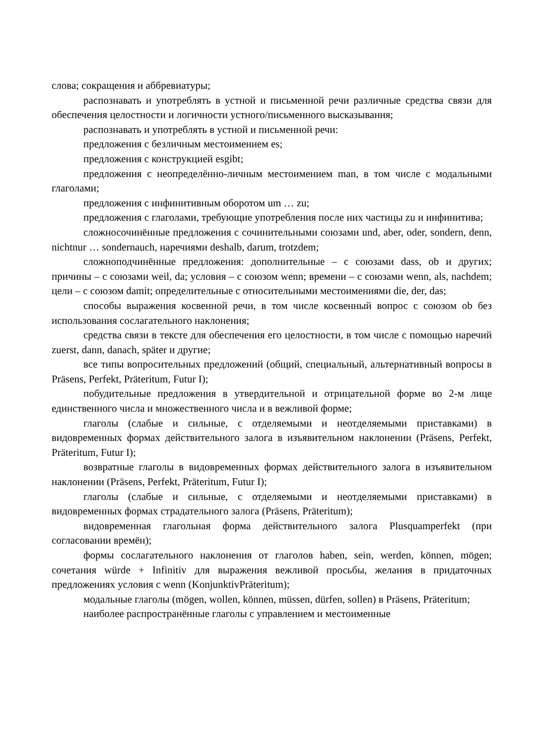слова; сокращения и аббревиатуры;
распознавать и употреблять в устной и письменной речи различные средства связи для обеспечения целостности и логичности устного/письменного высказывания;
распознавать и употреблять в устной и письменной речи:
предложения с безличным местоимением es;
предложения с конструкцией esgibt;
предложения с неопределённо-личным местоимением man, в том числе с модальными глаголами;
предложения с инфинитивным оборотом um … zu;
предложения с глаголами, требующие употребления после них частицы zu и инфинитива;
сложносочинённые предложения с сочинительными союзами und, aber, oder, sondern, denn, nichtnur … sondernauch, наречиями deshalb, darum, trotzdem;
сложноподчинённые предложения: дополнительные – с союзами dass, ob и других; причины – с союзами weil, da; условия – с союзом wenn; времени – с союзами wenn, als, nachdem; цели – с союзом damit; определительные с относительными местоимениями die, der, das;
способы выражения косвенной речи, в том числе косвенный вопрос с союзом ob без использования сослагательного наклонения;
средства связи в тексте для обеспечения его целостности, в том числе с помощью наречий zuerst, dann, danach, später и другие;
все типы вопросительных предложений (общий, специальный, альтернативный вопросы в Präsens, Perfekt, Präteritum, Futur I);
побудительные предложения в утвердительной и отрицательной форме во 2-м лице единственного числа и множественного числа и в вежливой форме;
глаголы (слабые и сильные, с отделяемыми и неотделяемыми приставками) в видовременных формах действительного залога в изъявительном наклонении (Präsens, Perfekt, Präteritum, Futur I);
возвратные глаголы в видовременных формах действительного залога в изъявительном наклонении (Präsens, Perfekt, Präteritum, Futur I);
глаголы (слабые и сильные, с отделяемыми и неотделяемыми приставками) в видовременных формах страдательного залога (Präsens, Präteritum);
видовременная глагольная форма действительного залога Plusquamperfekt (при согласовании времён);
формы сослагательного наклонения от глаголов haben, sein, werden, können, mögen; сочетания würde + Infinitiv для выражения вежливой просьбы, желания в придаточных предложениях условия с wenn (KonjunktivPräteritum);
модальные глаголы (mögen, wollen, können, müssen, dürfen, sollen) в Präsens, Präteritum;
наиболее распространённые глаголы с управлением и местоименные